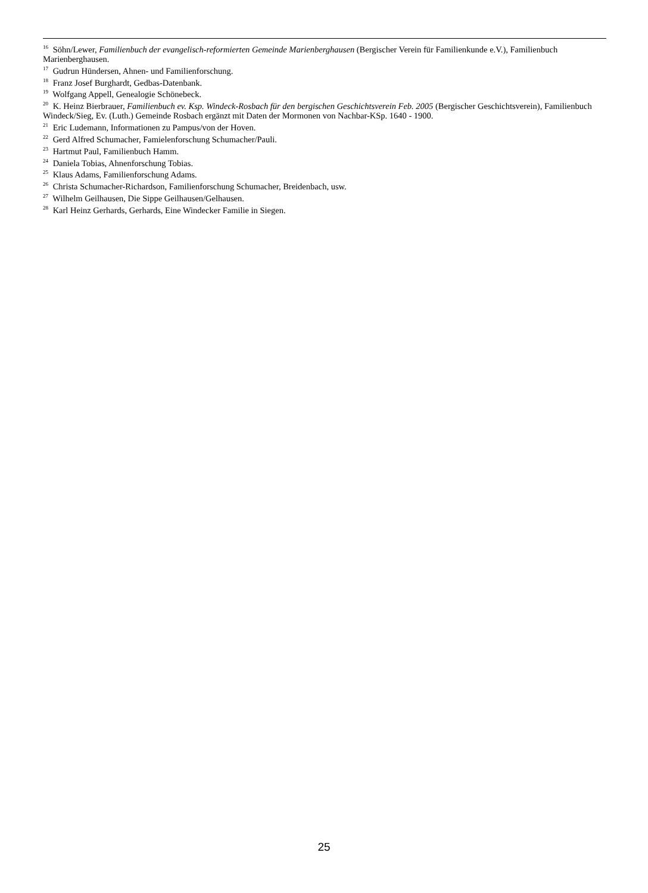<sup>16</sup> Söhn/Lewer, Familienbuch der evangelisch-reformierten Gemeinde Marienberghausen (Bergischer Verein für Familienkunde e.V.), Familienbuch Marienberghausen.
<sup>17</sup> Gudrun Hündersen, Ahnen- und Familienforschung.
<sup>18</sup> Franz Josef Burghardt, Gedbas-Datenbank.
<sup>19</sup> Wolfgang Appell, Genealogie Schönebeck.
<sup>20</sup> K. Heinz Bierbrauer, Familienbuch ev. Ksp. Windeck-Rosbach für den bergischen Geschichtsverein Feb. 2005 (Bergischer Geschichtsverein), Familienbuch Windeck/Sieg, Ev. (Luth.) Gemeinde Rosbach ergänzt mit Daten der Mormonen von Nachbar-KSp. 1640 - 1900.
<sup>21</sup> Eric Ludemann, Informationen zu Pampus/von der Hoven.
<sup>22</sup> Gerd Alfred Schumacher, Famielenforschung Schumacher/Pauli.
<sup>23</sup> Hartmut Paul, Familienbuch Hamm.
<sup>24</sup> Daniela Tobias, Ahnenforschung Tobias.
<sup>25</sup> Klaus Adams, Familienforschung Adams.
<sup>26</sup> Christa Schumacher-Richardson, Familienforschung Schumacher, Breidenbach, usw.
<sup>27</sup> Wilhelm Geilhausen, Die Sippe Geilhausen/Gelhausen.
<sup>28</sup> Karl Heinz Gerhards, Gerhards, Eine Windecker Familie in Siegen.
25